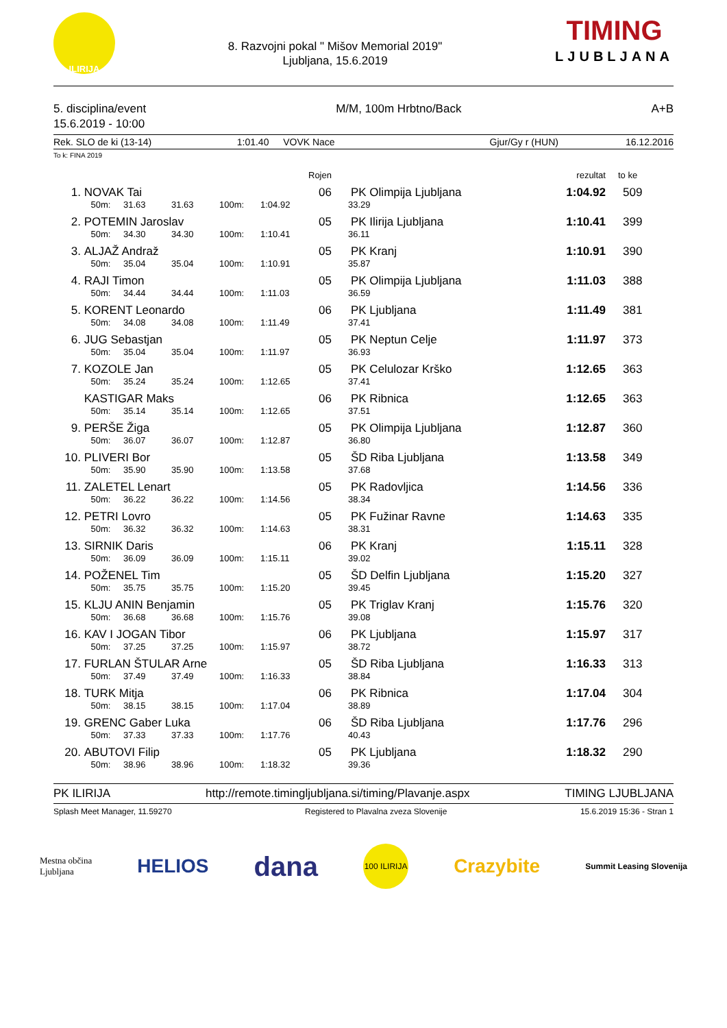ILIRIJA
8. Razvojni pokal " Mišov Memorial 2019"
Ljubljana, 15.6.2019
TIMING
LJUBLJANA
5. disciplina/event
15.6.2019 - 10:00
M/M, 100m Hrbtno/Back A+B
Rek. SLO de ki (13-14) 1:01.40 VOVK Nace Gjur/Gy r (HUN) 16.12.2016
To k: FINA 2019
| | | | | | | Rojen | | rezultat | to ke |
| --- | --- | --- | --- | --- | --- | --- | --- | --- | --- |
| 1. | NOVAK Tai | | | | | 06 | PK Olimpija Ljubljana | 1:04.92 | 509 |
| | 50m: | 31.63 | 31.63 | 100m: | 1:04.92 | | 33.29 | | |
| 2. | POTEMIN Jaroslav | | | | | 05 | PK Ilirija Ljubljana | 1:10.41 | 399 |
| | 50m: | 34.30 | 34.30 | 100m: | 1:10.41 | | 36.11 | | |
| 3. | ALJAŽ Andraž | | | | | 05 | PK Kranj | 1:10.91 | 390 |
| | 50m: | 35.04 | 35.04 | 100m: | 1:10.91 | | 35.87 | | |
| 4. | RAJI Timon | | | | | 05 | PK Olimpija Ljubljana | 1:11.03 | 388 |
| | 50m: | 34.44 | 34.44 | 100m: | 1:11.03 | | 36.59 | | |
| 5. | KORENT Leonardo | | | | | 06 | PK Ljubljana | 1:11.49 | 381 |
| | 50m: | 34.08 | 34.08 | 100m: | 1:11.49 | | 37.41 | | |
| 6. | JUG Sebastjan | | | | | 05 | PK Neptun Celje | 1:11.97 | 373 |
| | 50m: | 35.04 | 35.04 | 100m: | 1:11.97 | | 36.93 | | |
| 7. | KOZOLE Jan | | | | | 05 | PK Celulozar Krško | 1:12.65 | 363 |
| | 50m: | 35.24 | 35.24 | 100m: | 1:12.65 | | 37.41 | | |
| | KASTIGAR Maks | | | | | 06 | PK Ribnica | 1:12.65 | 363 |
| | 50m: | 35.14 | 35.14 | 100m: | 1:12.65 | | 37.51 | | |
| 9. | PERŠE Žiga | | | | | 05 | PK Olimpija Ljubljana | 1:12.87 | 360 |
| | 50m: | 36.07 | 36.07 | 100m: | 1:12.87 | | 36.80 | | |
| 10. | PLIVERI Bor | | | | | 05 | ŠD Riba Ljubljana | 1:13.58 | 349 |
| | 50m: | 35.90 | 35.90 | 100m: | 1:13.58 | | 37.68 | | |
| 11. | ZALETEL Lenart | | | | | 05 | PK Radovljica | 1:14.56 | 336 |
| | 50m: | 36.22 | 36.22 | 100m: | 1:14.56 | | 38.34 | | |
| 12. | PETRI Lovro | | | | | 05 | PK Fužinar Ravne | 1:14.63 | 335 |
| | 50m: | 36.32 | 36.32 | 100m: | 1:14.63 | | 38.31 | | |
| 13. | SIRNIK Daris | | | | | 06 | PK Kranj | 1:15.11 | 328 |
| | 50m: | 36.09 | 36.09 | 100m: | 1:15.11 | | 39.02 | | |
| 14. | POŽENEL Tim | | | | | 05 | ŠD Delfin Ljubljana | 1:15.20 | 327 |
| | 50m: | 35.75 | 35.75 | 100m: | 1:15.20 | | 39.45 | | |
| 15. | KLJU ANIN Benjamin | | | | | 05 | PK Triglav Kranj | 1:15.76 | 320 |
| | 50m: | 36.68 | 36.68 | 100m: | 1:15.76 | | 39.08 | | |
| 16. | KAV I JOGAN Tibor | | | | | 06 | PK Ljubljana | 1:15.97 | 317 |
| | 50m: | 37.25 | 37.25 | 100m: | 1:15.97 | | 38.72 | | |
| 17. | FURLAN ŠTULAR Arne | | | | | 05 | ŠD Riba Ljubljana | 1:16.33 | 313 |
| | 50m: | 37.49 | 37.49 | 100m: | 1:16.33 | | 38.84 | | |
| 18. | TURK Mitja | | | | | 06 | PK Ribnica | 1:17.04 | 304 |
| | 50m: | 38.15 | 38.15 | 100m: | 1:17.04 | | 38.89 | | |
| 19. | GRENC Gaber Luka | | | | | 06 | ŠD Riba Ljubljana | 1:17.76 | 296 |
| | 50m: | 37.33 | 37.33 | 100m: | 1:17.76 | | 40.43 | | |
| 20. | ABUTOVI Filip | | | | | 05 | PK Ljubljana | 1:18.32 | 290 |
| | 50m: | 38.96 | 38.96 | 100m: | 1:18.32 | | 39.36 | | |
PK ILIRIJA http://remote.timingljubljana.si/timing/Plavanje.aspx TIMING LJUBLJANA
Splash Meet Manager, 11.59270 Registered to Plavalna zveza Slovenije 15.6.2019 15:36 - Stran 1
Mestna občina
Ljubljana HELIOS dana 100 ILIRIJA Crazybite Summit Leasing Slovenija